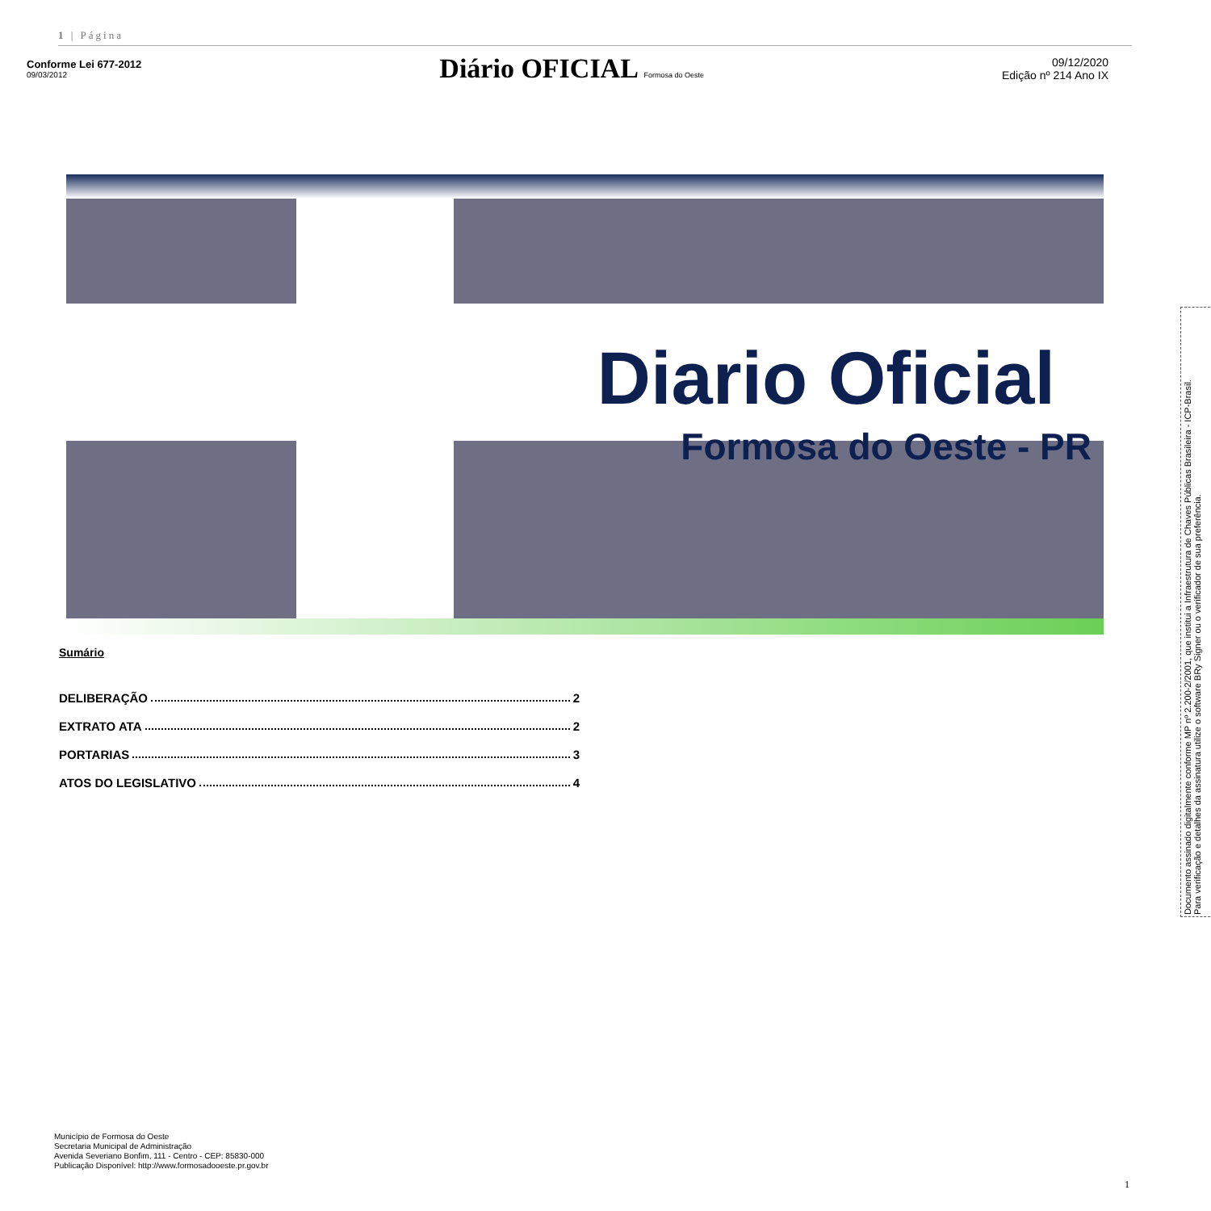1 | Página
Conforme Lei 677-2012
09/03/2012
Diário OFICIAL Formosa do Oeste
09/12/2020
Edição nº 214 Ano IX
Diario Oficial
Formosa do Oeste - PR
Sumário
DELIBERAÇÃO 2
EXTRATO ATA 2
PORTARIAS 3
ATOS DO LEGISLATIVO 4
Documento assinado digitalmente conforme MP nº 2.200-2/2001, que institui a Infraestrutura de Chaves Públicas Brasileira - ICP-Brasil.
Para verificação e detalhes da assinatura utilize o software BRy Signer ou o verificador de sua preferência.
Município de Formosa do Oeste
Secretaria Municipal de Administração
Avenida Severiano Bonfim, 111 - Centro - CEP: 85830-000
Publicação Disponível: http://www.formosadooeste.pr.gov.br
1